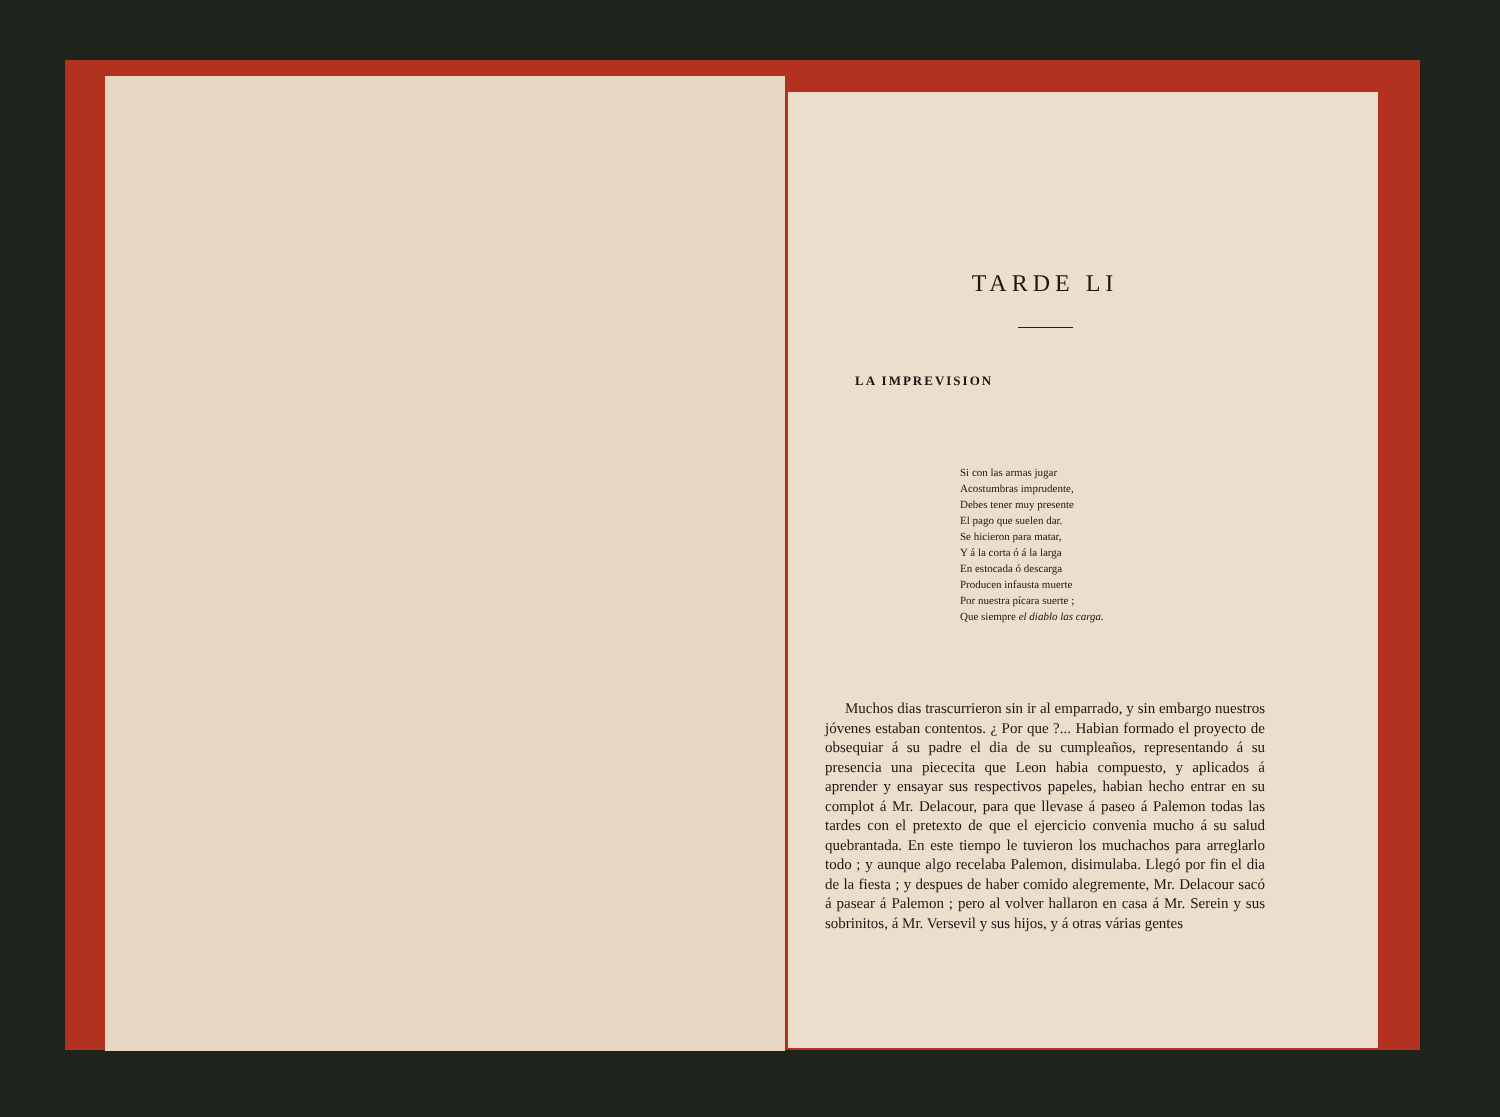TARDE LI
LA IMPREVISION
Si con las armas jugar
Acostumbras imprudente,
Debes tener muy presente
El pago que suelen dar.
Se hicieron para matar,
Y á la corta ó á la larga
En estocada ó descarga
Producen infausta muerte
Por nuestra pícara suerte ;
Que siempre el diablo las carga.
Muchos dias trascurrieron sin ir al emparrado, y sin embargo nuestros jóvenes estaban contentos. ¿ Por que ?... Habian formado el proyecto de obsequiar á su padre el dia de su cumpleaños, representando á su presencia una piececita que Leon habia compuesto, y aplicados á aprender y ensayar sus respectivos papeles, habian hecho entrar en su complot á Mr. Delacour, para que llevase á paseo á Palemon todas las tardes con el pretexto de que el ejercicio convenia mucho á su salud quebrantada. En este tiempo le tuvieron los muchachos para arreglarlo todo ; y aunque algo recelaba Palemon, disimulaba. Llegó por fin el dia de la fiesta ; y despues de haber comido alegremente, Mr. Delacour sacó á pasear á Palemon ; pero al volver hallaron en casa á Mr. Serein y sus sobrinitos, á Mr. Versevil y sus hijos, y á otras várias gentes